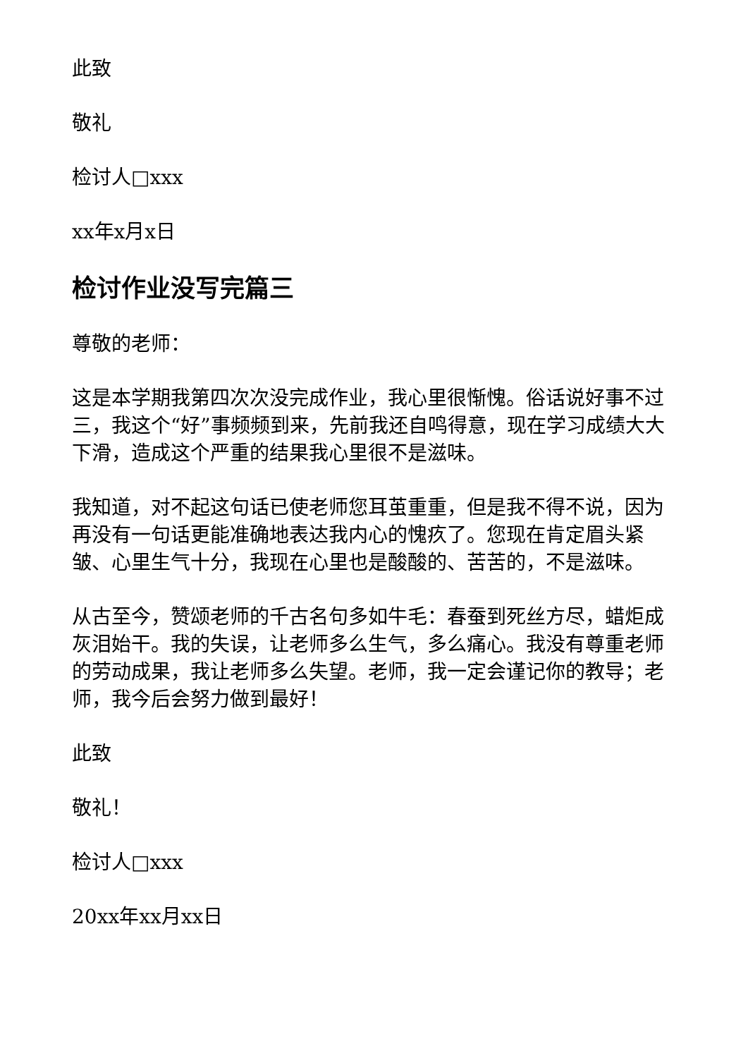此致
敬礼
检讨人□xxx
xx年x月x日
检讨作业没写完篇三
尊敬的老师：
这是本学期我第四次次没完成作业，我心里很惭愧。俗话说好事不过三，我这个“好”事频频到来，先前我还自鸣得意，现在学习成绩大大下滑，造成这个严重的结果我心里很不是滋味。
我知道，对不起这句话已使老师您耳茧重重，但是我不得不说，因为再没有一句话更能准确地表达我内心的愧疚了。您现在肯定眉头紧皱、心里生气十分，我现在心里也是酸酸的、苦苦的，不是滋味。
从古至今，赞颂老师的千古名句多如牛毛：春蚕到死丝方尽，蜡炬成灰泪始干。我的失误，让老师多么生气，多么痛心。我没有尊重老师的劳动成果，我让老师多么失望。老师，我一定会谨记你的教导；老师，我今后会努力做到最好！
此致
敬礼！
检讨人□xxx
20xx年xx月xx日